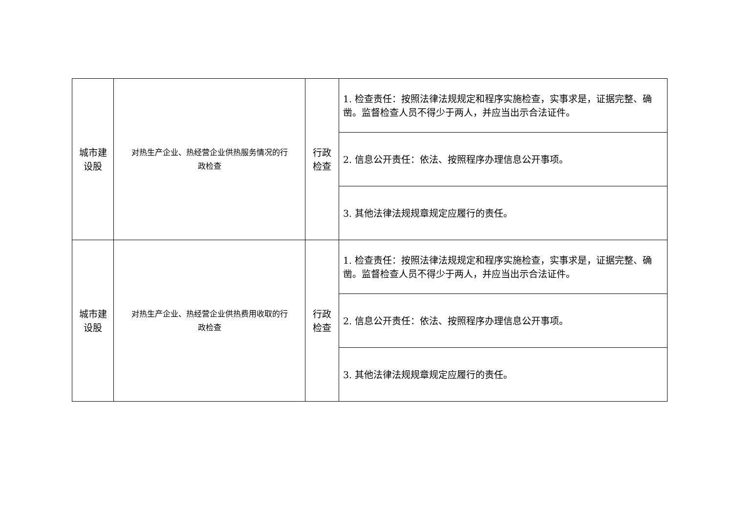| 城市建 设股 | 对热生产企业、热经营企业供热服务情况的行 政检查 | 行政 检查 | 1. 检查责任：按照法律法规规定和程序实施检查，实事求是，证据完整、确凿。监督检查人员不得少于两人，并应当出示合法证件。 |
| | | | 2. 信息公开责任：依法、按照程序办理信息公开事项。 |
| | | | 3. 其他法律法规规章规定应履行的责任。 |
| 城市建 设股 | 对热生产企业、热经营企业供热费用收取的行 政检查 | 行政 检查 | 1. 检查责任：按照法律法规规定和程序实施检查，实事求是，证据完整、确凿。监督检查人员不得少于两人，并应当出示合法证件。 |
| | | | 2. 信息公开责任：依法、按照程序办理信息公开事项。 |
| | | | 3. 其他法律法规规章规定应履行的责任。 |